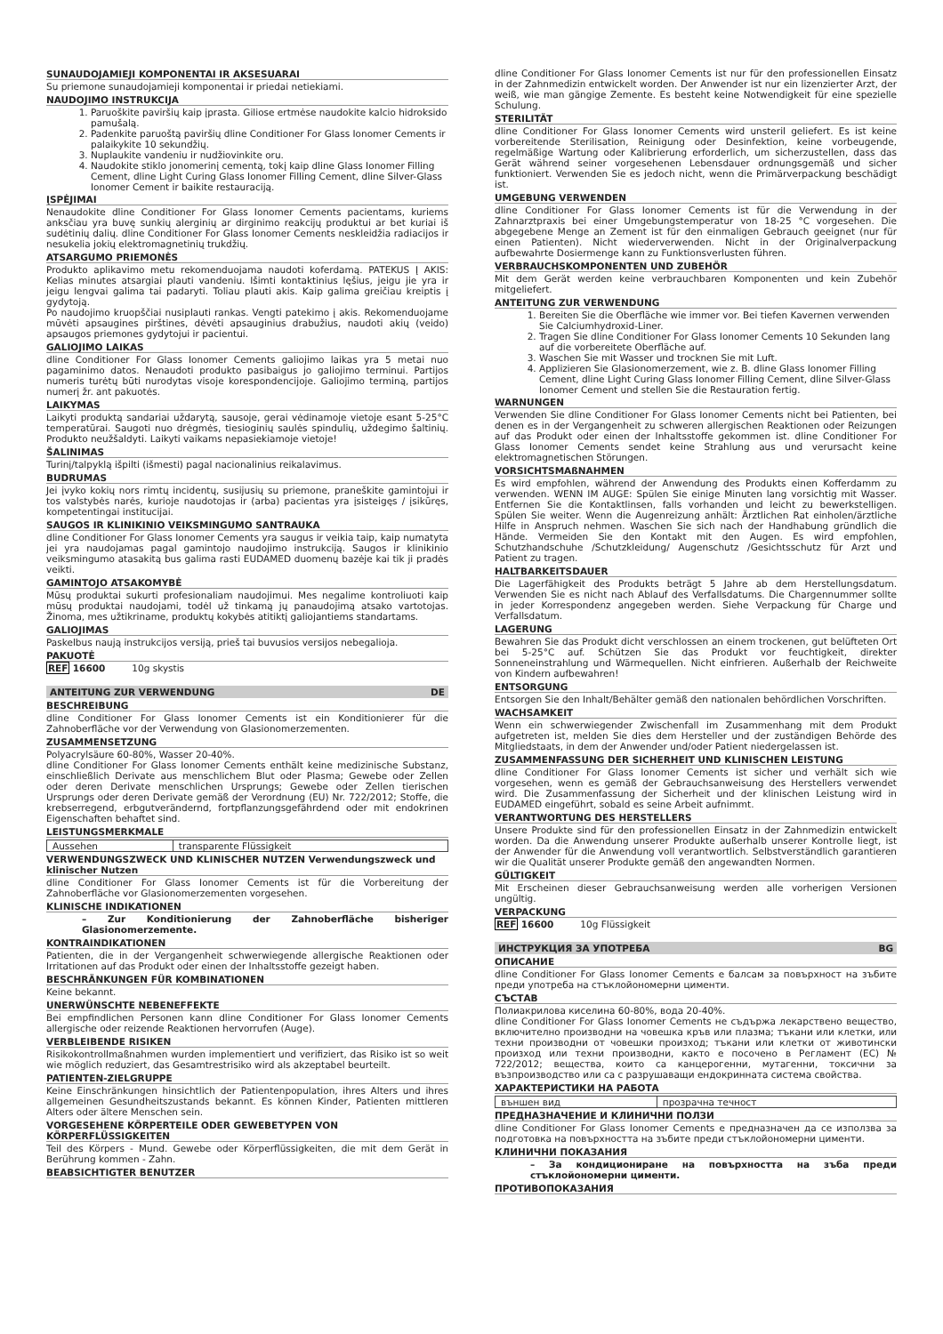SUNAUDOJAMIEJI KOMPONENTAI IR AKSESUARAI
Su priemone sunaudojamieji komponentai ir priedai netiekiami.
NAUDOJIMO INSTRUKCIJA
1. Paruoškite paviršių kaip įprasta. Giliose ertmėse naudokite kalcio hidroksido pamušalą.
2. Padenkite paruoštą paviršių dline Conditioner For Glass Ionomer Cements ir palaikykite 10 sekundžių.
3. Nuplaukite vandeniu ir nudžiovinkite oru.
4. Naudokite stiklo jonomerinį cementą, tokį kaip dline Glass Ionomer Filling Cement, dline Light Curing Glass Ionomer Filling Cement, dline Silver-Glass Ionomer Cement ir baikite restauraciją.
ĮSPĖJIMAI
Nenaudokite dline Conditioner For Glass Ionomer Cements pacientams, kuriems anksčiau yra buvę sunkių alerginių ar dirginimo reakcijų produktui ar bet kuriai iš sudėtinių dalių. dline Conditioner For Glass Ionomer Cements neskleidžia radiacijos ir nesukelia jokių elektromagnetinių trukdžių.
ATSARGUMO PRIEMONĖS
Produkto aplikavimo metu rekomenduojama naudoti koferdamą. PATEKUS Į AKIS: Kelias minutes atsargiai plauti vandeniu. Išimti kontaktinius lęšius, jeigu jie yra ir jeigu lengvai galima tai padaryti. Toliau plauti akis. Kaip galima greičiau kreiptis į gydytoją.
Po naudojimo kruopščiai nusiplauti rankas. Vengti patekimo į akis. Rekomenduojame mūvėti apsaugines pirštines, dėvėti apsauginius drabužius, naudoti akių (veido) apsaugos priemones gydytojui ir pacientui.
GALIOJIMO LAIKAS
dline Conditioner For Glass Ionomer Cements galiojimo laikas yra 5 metai nuo pagaminimo datos. Nenaudoti produkto pasibaigus jo galiojimo terminui. Partijos numeris turėtų būti nurodytas visoje korespondencijoje. Galiojimo terminą, partijos numerį žr. ant pakuotės.
LAIKYMAS
Laikyti produktą sandariai uždarytą, sausoje, gerai vėdinamoje vietoje esant 5-25°C temperatūrai. Saugoti nuo drėgmės, tiesioginių saulės spindulių, uždegimo šaltinių. Produkto neužšaldyti. Laikyti vaikams nepasiekiamoje vietoje!
ŠALINIMAS
Turinį/talpyklą išpilti (išmesti) pagal nacionalinius reikalavimus.
BUDRUMAS
Jei įvyko kokių nors rimtų incidentų, susijusių su priemone, praneškite gamintojui ir tos valstybės narės, kurioje naudotojas ir (arba) pacientas yra įsisteigęs / įsikūręs, kompetentingai institucijai.
SAUGOS IR KLINIKINIO VEIKSMINGUMO SANTRAUKA
dline Conditioner For Glass Ionomer Cements yra saugus ir veikia taip, kaip numatyta jei yra naudojamas pagal gamintojo naudojimo instrukciją. Saugos ir klinikinio veiksmingumo atasakitą bus galima rasti EUDAMED duomenų bazėje kai tik ji pradės veikti.
GAMINTOJO ATSAKOMYBĖ
Mūsų produktai sukurti profesionaliam naudojimui. Mes negalime kontroliuoti kaip mūsų produktai naudojami, todėl už tinkamą jų panaudojimą atsako vartotojas. Žinoma, mes užtikriname, produktų kokybės atitiktį galiojantiems standartams.
GALIOJIMAS
Paskelbus naują instrukcijos versiją, prieš tai buvusios versijos nebegalioja.
PAKUOTĖ
REF 16600 10g skystis
ANTEITUNG ZUR VERWENDUNG DE
BESCHREIBUNG
dline Conditioner For Glass Ionomer Cements ist ein Konditionierer für die Zahnoberfläche vor der Verwendung von Glasionomerzementen.
ZUSAMMENSETZUNG
Polyacrylsäure 60-80%, Wasser 20-40%.
dline Conditioner For Glass Ionomer Cements enthält keine medizinische Substanz, einschließlich Derivate aus menschlichem Blut oder Plasma; Gewebe oder Zellen oder deren Derivate menschlichen Ursprungs; Gewebe oder Zellen tierischen Ursprungs oder deren Derivate gemäß der Verordnung (EU) Nr. 722/2012; Stoffe, die krebserregend, erbgutverändernd, fortpflanzungsgefährdend oder mit endokrinen Eigenschaften behaftet sind.
LEISTUNGSMERKMALE
| Aussehen | transparente Flüssigkeit |
VERWENDUNGSZWECK UND KLINISCHER NUTZEN Verwendungszweck und klinischer Nutzen
dline Conditioner For Glass Ionomer Cements ist für die Vorbereitung der Zahnoberfläche vor Glasionomerzementen vorgesehen.
KLINISCHE INDIKATIONEN
– Zur Konditionierung der Zahnoberfläche bisheriger Glasionomerzemente.
KONTRAINDIKATIONEN
Patienten, die in der Vergangenheit schwerwiegende allergische Reaktionen oder Irritationen auf das Produkt oder einen der Inhaltsstoffe gezeigt haben.
BESCHRÄNKUNGEN FÜR KOMBINATIONEN
Keine bekannt.
UNERWÜNSCHTE NEBENEFFEKTE
Bei empfindlichen Personen kann dline Conditioner For Glass Ionomer Cements allergische oder reizende Reaktionen hervorrufen (Auge).
VERBLEIBENDE RISIKEN
Risikokontrollmaßnahmen wurden implementiert und verifiziert, das Risiko ist so weit wie möglich reduziert, das Gesamtrestrisiko wird als akzeptabel beurteilt.
PATIENTEN-ZIELGRUPPE
Keine Einschränkungen hinsichtlich der Patientenpopulation, ihres Alters und ihres allgemeinen Gesundheitszustands bekannt. Es können Kinder, Patienten mittleren Alters oder ältere Menschen sein.
VORGESEHENE KÖRPERTEILE ODER GEWEBETYPEN VON KÖRPERFLÜSSIGKEITEN
Teil des Körpers - Mund. Gewebe oder Körperflüssigkeiten, die mit dem Gerät in Berührung kommen - Zahn.
BEABSICHTIGTER BENUTZER
dline Conditioner For Glass Ionomer Cements ist nur für den professionellen Einsatz in der Zahnmedizin entwickelt worden. Der Anwender ist nur ein lizenzierter Arzt, der weiß, wie man gängige Zemente. Es besteht keine Notwendigkeit für eine spezielle Schulung.
STERILITÄT
dline Conditioner For Glass Ionomer Cements wird unsteril geliefert. Es ist keine vorbereitende Sterilisation, Reinigung oder Desinfektion, keine vorbeugende, regelmäßige Wartung oder Kalibrierung erforderlich, um sicherzustellen, dass das Gerät während seiner vorgesehenen Lebensdauer ordnungsgemäß und sicher funktioniert. Verwenden Sie es jedoch nicht, wenn die Primärverpackung beschädigt ist.
UMGEBUNG VERWENDEN
dline Conditioner For Glass Ionomer Cements ist für die Verwendung in der Zahnarztpraxis bei einer Umgebungstemperatur von 18-25 °C vorgesehen. Die abgegebene Menge an Zement ist für den einmaligen Gebrauch geeignet (nur für einen Patienten). Nicht wiederverwenden. Nicht in der Originalverpackung aufbewahrte Dosiermenge kann zu Funktionsverlusten führen.
VERBRAUCHSKOMPONENTEN UND ZUBEHÖR
Mit dem Gerät werden keine verbrauchbaren Komponenten und kein Zubehör mitgeliefert.
ANTEITUNG ZUR VERWENDUNG
1. Bereiten Sie die Oberfläche wie immer vor. Bei tiefen Kavernen verwenden Sie Calciumhydroxid-Liner.
2. Tragen Sie dline Conditioner For Glass Ionomer Cements 10 Sekunden lang auf die vorbereitete Oberfläche auf.
3. Waschen Sie mit Wasser und trocknen Sie mit Luft.
4. Applizieren Sie Glasionomerzement, wie z. B. dline Glass Ionomer Filling Cement, dline Light Curing Glass Ionomer Filling Cement, dline Silver-Glass Ionomer Cement und stellen Sie die Restauration fertig.
WARNUNGEN
Verwenden Sie dline Conditioner For Glass Ionomer Cements nicht bei Patienten, bei denen es in der Vergangenheit zu schweren allergischen Reaktionen oder Reizungen auf das Produkt oder einen der Inhaltsstoffe gekommen ist. dline Conditioner For Glass Ionomer Cements sendet keine Strahlung aus und verursacht keine elektromagnetischen Störungen.
VORSICHTSMAßNAHMEN
Es wird empfohlen, während der Anwendung des Produkts einen Kofferdamm zu verwenden. WENN IM AUGE: Spülen Sie einige Minuten lang vorsichtig mit Wasser. Entfernen Sie die Kontaktlinsen, falls vorhanden und leicht zu bewerkstelligen. Spülen Sie weiter. Wenn die Augenreizung anhält: Ärztlichen Rat einholen/ärztliche Hilfe in Anspruch nehmen. Waschen Sie sich nach der Handhabung gründlich die Hände. Vermeiden Sie den Kontakt mit den Augen. Es wird empfohlen, Schutzhandschuhe /Schutzkleidung/ Augenschutz /Gesichtsschutz für Arzt und Patient zu tragen.
HALTBARKEITSDAUER
Die Lagerfähigkeit des Produkts beträgt 5 Jahre ab dem Herstellungsdatum. Verwenden Sie es nicht nach Ablauf des Verfallsdatums. Die Chargennummer sollte in jeder Korrespondenz angegeben werden. Siehe Verpackung für Charge und Verfallsdatum.
LAGERUNG
Bewahren Sie das Produkt dicht verschlossen an einem trockenen, gut belüfteten Ort bei 5-25°C auf. Schützen Sie das Produkt vor feuchtigkeit, direkter Sonneneinstrahlung und Wärmequellen. Nicht einfrieren. Außerhalb der Reichweite von Kindern aufbewahren!
ENTSORGUNG
Entsorgen Sie den Inhalt/Behälter gemäß den nationalen behördlichen Vorschriften.
WACHSAMKEIT
Wenn ein schwerwiegender Zwischenfall im Zusammenhang mit dem Produkt aufgetreten ist, melden Sie dies dem Hersteller und der zuständigen Behörde des Mitgliedstaats, in dem der Anwender und/oder Patient niedergelassen ist.
ZUSAMMENFASSUNG DER SICHERHEIT UND KLINISCHEN LEISTUNG
dline Conditioner For Glass Ionomer Cements ist sicher und verhält sich wie vorgesehen, wenn es gemäß der Gebrauchsanweisung des Herstellers verwendet wird. Die Zusammenfassung der Sicherheit und der klinischen Leistung wird in EUDAMED eingeführt, sobald es seine Arbeit aufnimmt.
VERANTWORTUNG DES HERSTELLERS
Unsere Produkte sind für den professionellen Einsatz in der Zahnmedizin entwickelt worden. Da die Anwendung unserer Produkte außerhalb unserer Kontrolle liegt, ist der Anwender für die Anwendung voll verantwortlich. Selbstverständlich garantieren wir die Qualität unserer Produkte gemäß den angewandten Normen.
GÜLTIGKEIT
Mit Erscheinen dieser Gebrauchsanweisung werden alle vorherigen Versionen ungültig.
VERPACKUNG
REF 16600 10g Flüssigkeit
ИНСТРУКЦИЯ ЗА УПОТРЕБА BG
ОПИСАНИЕ
dline Conditioner For Glass Ionomer Cements е балсам за повърхност на зъбите преди употреба на стъклойономерни цименти.
СЪСТАВ
Полиакрилова киселина 60-80%, вода 20-40%.
dline Conditioner For Glass Ionomer Cements не съдържа лекарствено вещество, включително производни на човешка кръв или плазма; тъкани или клетки, или техни производни от човешки произход; тъкани или клетки от животински произход или техни производни, както е посочено в Регламент (ЕС) № 722/2012; вещества, които са канцерогенни, мутагенни, токсични за възпроизводство или са с разрушаващи ендокринната система свойства.
ХАРАКТЕРИСТИКИ НА РАБОТА
| външен вид | прозрачна течност |
ПРЕДНАЗНАЧЕНИЕ И КЛИНИЧНИ ПОЛЗИ
dline Conditioner For Glass Ionomer Cements е предназначен да се използва за подготовка на повърхността на зъбите преди стъклойономерни цименти.
КЛИНИЧНИ ПОКАЗАНИЯ
– За кондициониране на повърхността на зъба преди стъклойономерни цименти.
ПРОТИВОПОКАЗАНИЯ